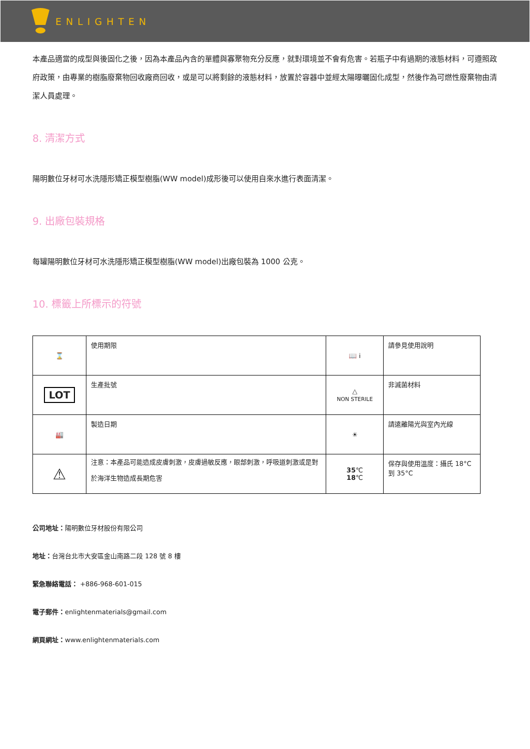ENLIGHTEN
本產品適當的成型與後固化之後，因為本產品內含的單體與寡聚物充分反應，就對環境並不會有危害。若瓶子中有過期的液態材料，可遵照政府政策，由專業的樹脂廢棄物回收廠商回收，或是可以將剩餘的液態材料，放置於容器中並經太陽曝曬固化成型，然後作為可燃性廢棄物由清潔人員處理。
8. 清潔方式
陽明數位牙材可水洗隱形矯正模型樹脂(WW model)成形後可以使用自來水進行表面清潔。
9. 出廠包裝規格
每罐陽明數位牙材可水洗隱形矯正模型樹脂(WW model)出廠包裝為 1000 公克。
10. 標籤上所標示的符號
| ⌛ | 使用期限 | 📖 i | 請參見使用說明 |
| LOT | 生產批號 | △ NON STERILE | 非滅菌材料 |
| 🏭 | 製造日期 | ☀ | 請遠離陽光與室內光線 |
| ⚠ | 注意：本產品可能造成皮膚刺激，皮膚過敏反應，眼部刺激，呼吸道刺激或是對於海洋生物造成長期危害 | 35 ℃ 18 ℃ | 保存與使用溫度：攝氏 18°C 到 35°C |
公司地址：陽明數位牙材股份有限公司
地址：台灣台北市大安區金山南路二段 128 號 8 樓
緊急聯絡電話： +886-968-601-015
電子郵件：enlightenmaterials@gmail.com
網頁網址：www.enlightenmaterials.com